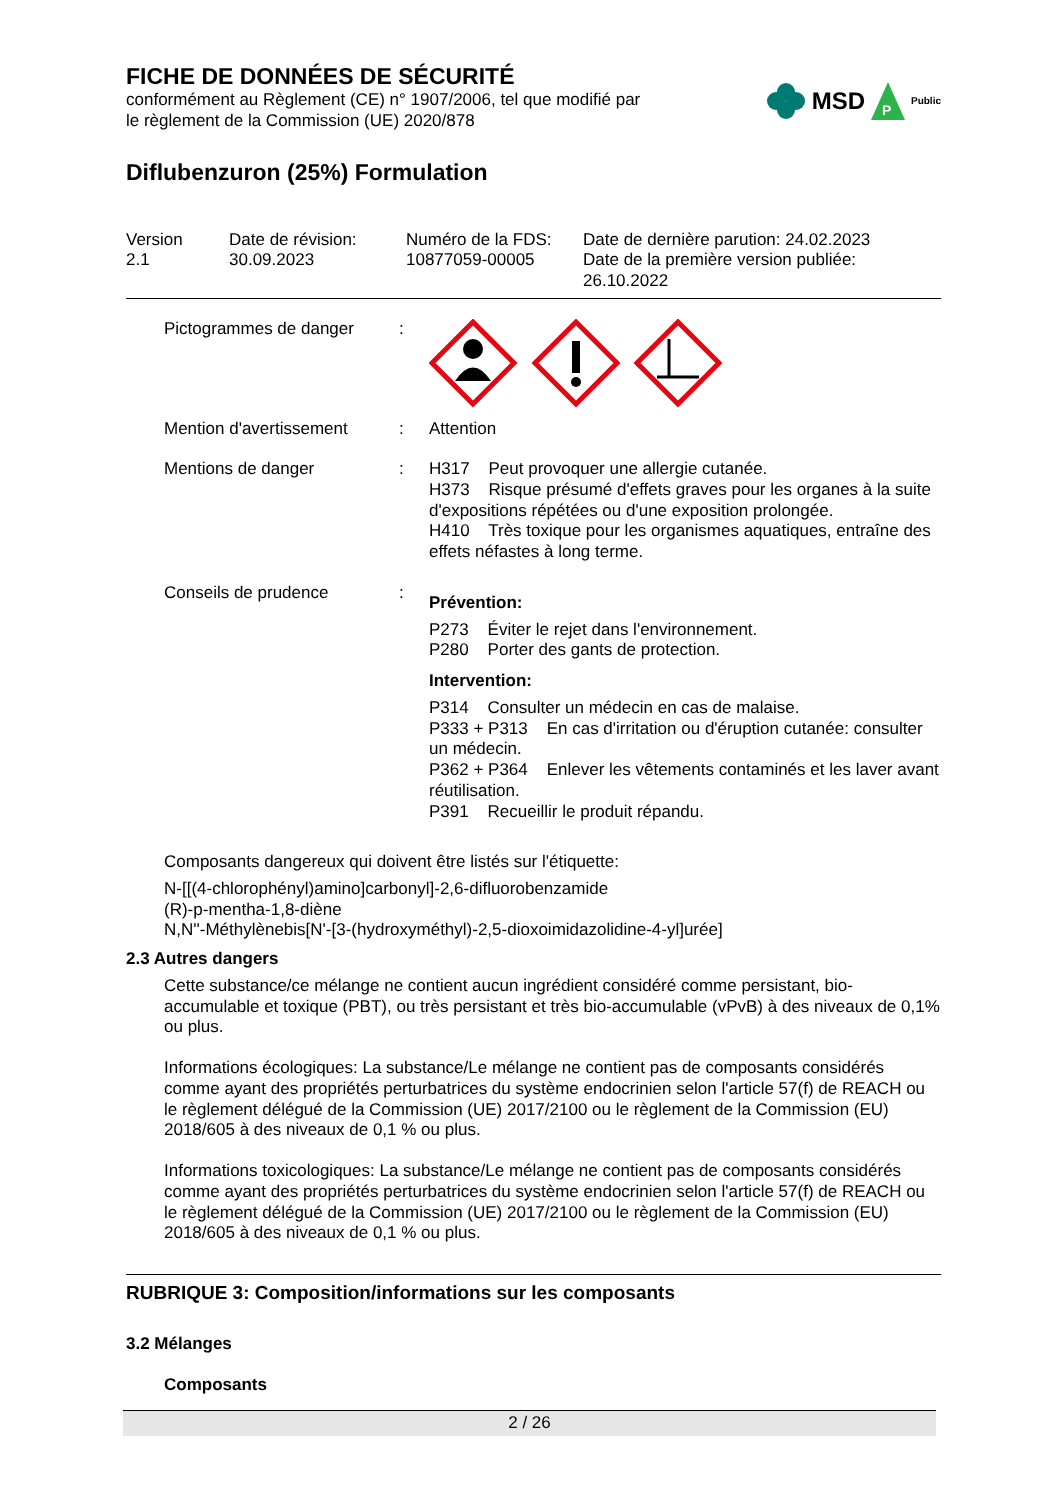FICHE DE DONNÉES DE SÉCURITÉ
conformément au Règlement (CE) n° 1907/2006, tel que modifié par
le règlement de la Commission (UE) 2020/878
MSD
P
Public
Diflubenzuron (25%) Formulation
| Version 2.1 | Date de révision: 30.09.2023 | Numéro de la FDS: 10877059-00005 | Date de dernière parution: 24.02.2023 Date de la première version publiée: 26.10.2022 |
| Pictogrammes de danger | : | |
| Mention d'avertissement | : | Attention |
| Mentions de danger | : | H317 Peut provoquer une allergie cutanée. H373 Risque présumé d'effets graves pour les organes à la suite d'expositions répétées ou d'une exposition prolongée. H410 Très toxique pour les organismes aquatiques, entraîne des effets néfastes à long terme. |
| Conseils de prudence | : | Prévention: P273 Éviter le rejet dans l'environnement. P280 Porter des gants de protection. Intervention: P314 Consulter un médecin en cas de malaise. P333 + P313 En cas d'irritation ou d'éruption cutanée: consulter un médecin. P362 + P364 Enlever les vêtements contaminés et les laver avant réutilisation. P391 Recueillir le produit répandu. |
Composants dangereux qui doivent être listés sur l'étiquette:
N-[[(4-chlorophényl)amino]carbonyl]-2,6-difluorobenzamide
(R)-p-mentha-1,8-diène
N,N''-Méthylènebis[N'-[3-(hydroxyméthyl)-2,5-dioxoimidazolidine-4-yl]urée]
2.3 Autres dangers
Cette substance/ce mélange ne contient aucun ingrédient considéré comme persistant, bio-accumulable et toxique (PBT), ou très persistant et très bio-accumulable (vPvB) à des niveaux de 0,1% ou plus.
Informations écologiques: La substance/Le mélange ne contient pas de composants considérés comme ayant des propriétés perturbatrices du système endocrinien selon l'article 57(f) de REACH ou le règlement délégué de la Commission (UE) 2017/2100 ou le règlement de la Commission (EU) 2018/605 à des niveaux de 0,1 % ou plus.
Informations toxicologiques: La substance/Le mélange ne contient pas de composants considérés comme ayant des propriétés perturbatrices du système endocrinien selon l'article 57(f) de REACH ou le règlement délégué de la Commission (UE) 2017/2100 ou le règlement de la Commission (EU) 2018/605 à des niveaux de 0,1 % ou plus.
RUBRIQUE 3: Composition/informations sur les composants
3.2 Mélanges
Composants
2 / 26